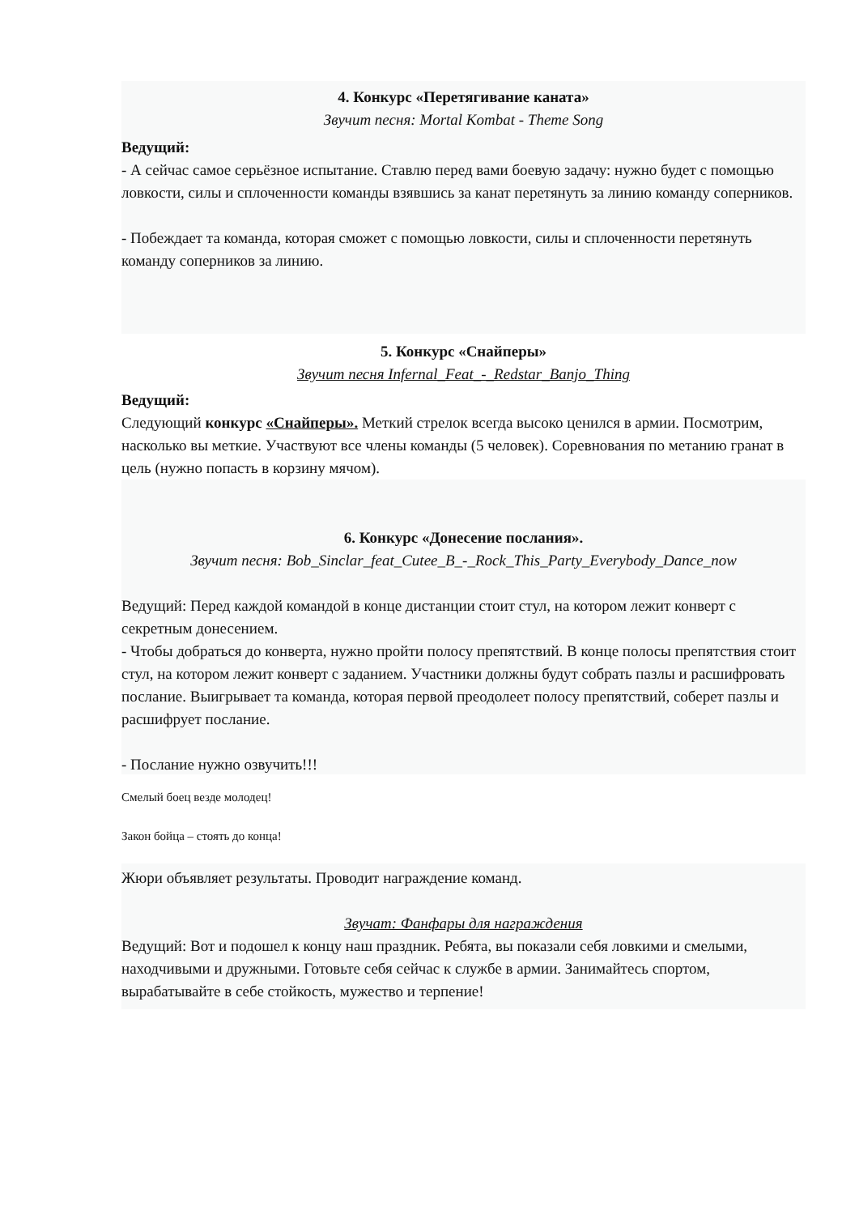4. Конкурс «Перетягивание каната»
Звучит песня: Mortal Kombat - Theme Song
Ведущий:
- А сейчас самое серьёзное испытание. Ставлю перед вами боевую задачу: нужно будет с помощью ловкости, силы и сплоченности команды взявшись за канат перетянуть за линию команду соперников.
- Побеждает та команда, которая сможет с помощью ловкости, силы и сплоченности перетянуть команду соперников за линию.
5. Конкурс «Снайперы»
Звучит песня Infernal_Feat_-_Redstar_Banjo_Thing
Ведущий:
Следующий конкурс «Снайперы». Меткий стрелок всегда высоко ценился в армии. Посмотрим, насколько вы меткие. Участвуют все члены команды (5 человек). Соревнования по метанию гранат в цель (нужно попасть в корзину мячом).
6. Конкурс «Донесение послания».
Звучит песня: Bob_Sinclar_feat_Cutee_B_-_Rock_This_Party_Everybody_Dance_now
Ведущий: Перед каждой командой в конце дистанции стоит стул, на котором лежит конверт с секретным донесением.
- Чтобы добраться до конверта, нужно пройти полосу препятствий. В конце полосы препятствия стоит стул, на котором лежит конверт с заданием. Участники должны будут собрать пазлы и расшифровать послание. Выигрывает та команда, которая первой преодолеет полосу препятствий, соберет пазлы и расшифрует послание.
- Послание нужно озвучить!!!
Смелый боец везде молодец!
Закон бойца – стоять до конца!
Жюри объявляет результаты. Проводит награждение команд.
Звучат: Фанфары для награждения
Ведущий: Вот и подошел к концу наш праздник. Ребята, вы показали себя ловкими и смелыми, находчивыми и дружными. Готовьте себя сейчас к службе в армии. Занимайтесь спортом, вырабатывайте в себе стойкость, мужество и терпение!